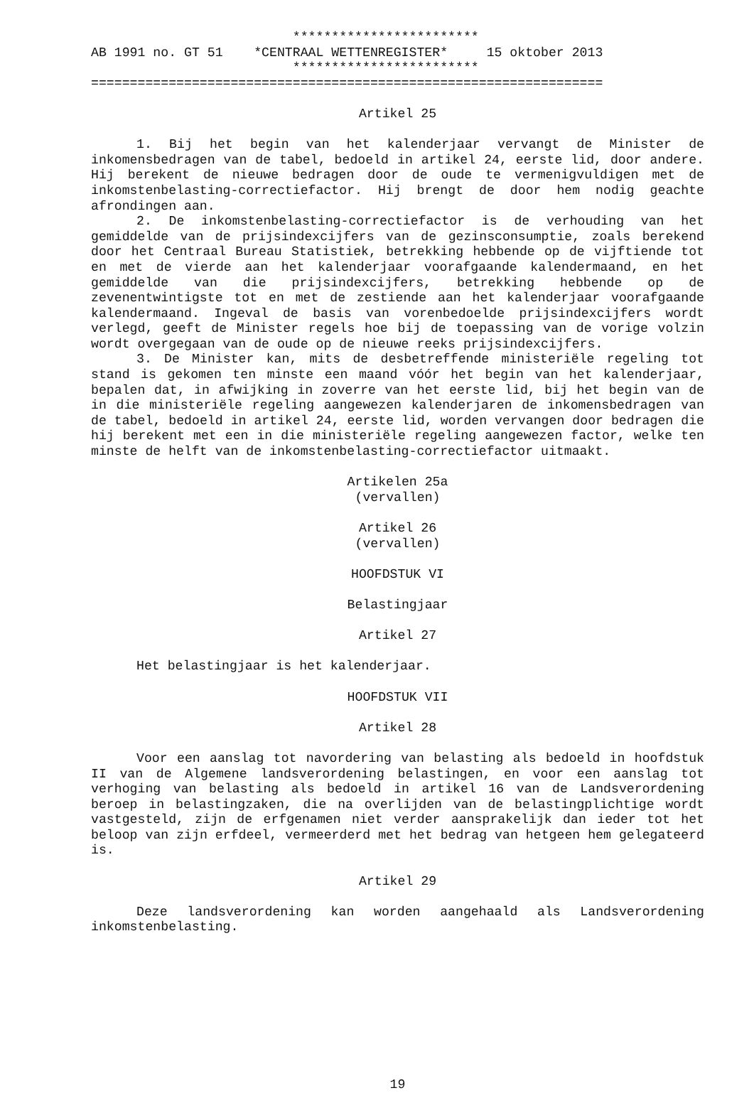************************
AB 1991 no. GT 51    *CENTRAAL WETTENREGISTER*     15 oktober 2013
                          ************************
==================================================================
Artikel 25
1. Bij het begin van het kalenderjaar vervangt de Minister de inkomensbedragen van de tabel, bedoeld in artikel 24, eerste lid, door andere. Hij berekent de nieuwe bedragen door de oude te vermenigvuldigen met de inkomstenbelasting-correctiefactor. Hij brengt de door hem nodig geachte afrondingen aan.
2. De inkomstenbelasting-correctiefactor is de verhouding van het gemiddelde van de prijsindexcijfers van de gezinsconsumptie, zoals berekend door het Centraal Bureau Statistiek, betrekking hebbende op de vijftiende tot en met de vierde aan het kalenderjaar voorafgaande kalendermaand, en het gemiddelde van die prijsindexcijfers, betrekking hebbende op de zevenentwintigste tot en met de zestiende aan het kalenderjaar voorafgaande kalendermaand. Ingeval de basis van vorenbedoelde prijsindexcijfers wordt verlegd, geeft de Minister regels hoe bij de toepassing van de vorige volzin wordt overgegaan van de oude op de nieuwe reeks prijsindexcijfers.
3. De Minister kan, mits de desbetreffende ministeriële regeling tot stand is gekomen ten minste een maand vóór het begin van het kalenderjaar, bepalen dat, in afwijking in zoverre van het eerste lid, bij het begin van de in die ministeriële regeling aangewezen kalenderjaren de inkomensbedragen van de tabel, bedoeld in artikel 24, eerste lid, worden vervangen door bedragen die hij berekent met een in die ministeriële regeling aangewezen factor, welke ten minste de helft van de inkomstenbelasting-correctiefactor uitmaakt.
Artikelen 25a
(vervallen)
Artikel 26
(vervallen)
HOOFDSTUK VI
Belastingjaar
Artikel 27
Het belastingjaar is het kalenderjaar.
HOOFDSTUK VII
Artikel 28
Voor een aanslag tot navordering van belasting als bedoeld in hoofdstuk II van de Algemene landsverordening belastingen, en voor een aanslag tot verhoging van belasting als bedoeld in artikel 16 van de Landsverordening beroep in belastingzaken, die na overlijden van de belastingplichtige wordt vastgesteld, zijn de erfgenamen niet verder aansprakelijk dan ieder tot het beloop van zijn erfdeel, vermeerderd met het bedrag van hetgeen hem gelegateerd is.
Artikel 29
Deze landsverordening kan worden aangehaald als Landsverordening inkomstenbelasting.
19